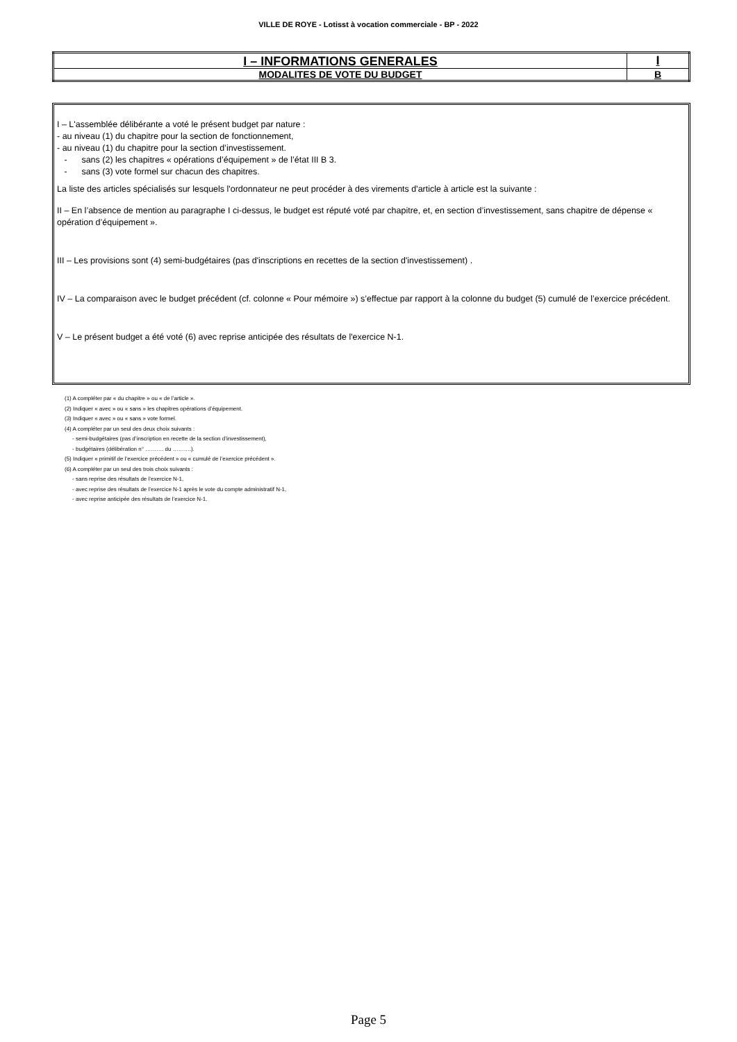VILLE DE ROYE - Lotisst à vocation commerciale - BP - 2022
| I – INFORMATIONS GENERALES | I |
| MODALITES DE VOTE DU BUDGET | B |
I – L'assemblée délibérante a voté le présent budget par nature :
- au niveau (1) du chapitre pour la section de fonctionnement,
- au niveau (1) du chapitre pour la section d’investissement.
- sans (2) les chapitres « opérations d’équipement » de l’état III B 3.
- sans (3) vote formel sur chacun des chapitres.
La liste des articles spécialisés sur lesquels l'ordonnateur ne peut procéder à des virements d'article à article est la suivante :
II – En l’absence de mention au paragraphe I ci-dessus, le budget est réputé voté par chapitre, et, en section d’investissement, sans chapitre de dépense « opération d’équipement ».
III – Les provisions sont (4) semi-budgétaires (pas d'inscriptions en recettes de la section d'investissement) .
IV – La comparaison avec le budget précédent (cf. colonne « Pour mémoire ») s’effectue par rapport à la colonne du budget (5) cumulé de l’exercice précédent.
V – Le présent budget a été voté (6) avec reprise anticipée des résultats de l'exercice N-1.
(1) A compléter par « du chapitre » ou « de l’article ».
(2) Indiquer « avec » ou « sans » les chapitres opérations d’équipement.
(3) Indiquer « avec » ou « sans » vote formel.
(4) A compléter par un seul des deux choix suivants :
- semi-budgétaires (pas d’inscription en recette de la section d’investissement),
- budgétaires (délibération n° ………. du ……….).
(5) Indiquer « primitif de l’exercice précédent » ou « cumulé de l’exercice précédent ».
(6) A compléter par un seul des trois choix suivants :
- sans reprise des résultats de l’exercice N-1,
- avec reprise des résultats de l’exercice N-1 après le vote du compte administratif N-1,
- avec reprise anticipée des résultats de l’exercice N-1.
Page 5